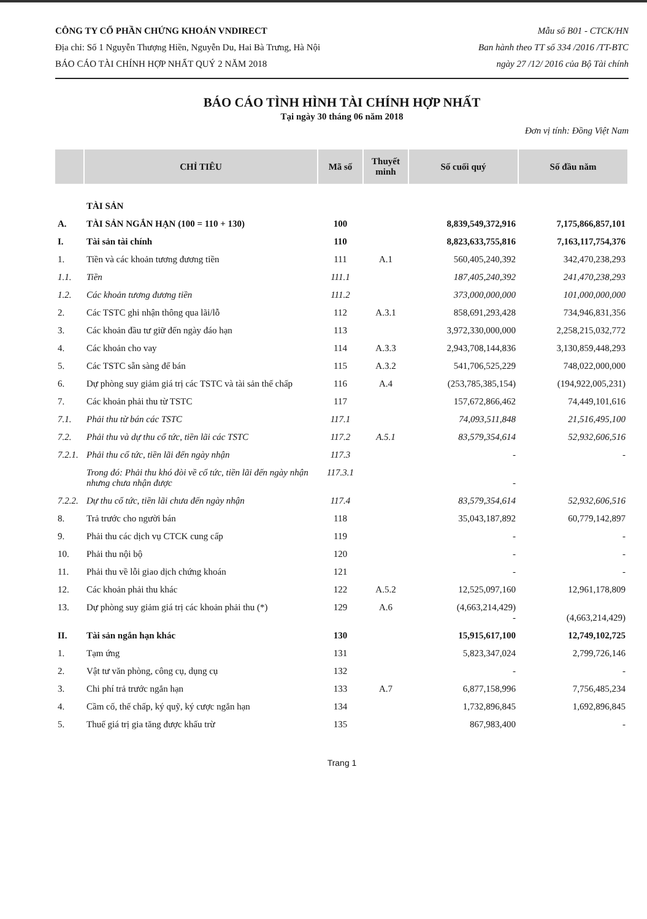CÔNG TY CỔ PHẦN CHỨNG KHOÁN VNDIRECT
Địa chỉ: Số 1 Nguyễn Thượng Hiền, Nguyễn Du, Hai Bà Trưng, Hà Nội
BÁO CÁO TÀI CHÍNH HỢP NHẤT QUÝ 2 NĂM 2018
Mẫu số B01 - CTCK/HN
Ban hành theo TT số 334 /2016 /TT-BTC
ngày 27 /12/ 2016 của Bộ Tài chính
BÁO CÁO TÌNH HÌNH TÀI CHÍNH HỢP NHẤT
Tại ngày 30 tháng 06 năm 2018
Đơn vị tính: Đồng Việt Nam
| | CHỈ TIÊU | Mã số | Thuyết minh | Số cuối quý | Số đầu năm |
| --- | --- | --- | --- | --- | --- |
| | TÀI SẢN | | | | |
| A. | TÀI SẢN NGẮN HẠN (100 = 110 + 130) | 100 | | 8,839,549,372,916 | 7,175,866,857,101 |
| I. | Tài sản tài chính | 110 | | 8,823,633,755,816 | 7,163,117,754,376 |
| 1. | Tiền và các khoản tương đương tiền | 111 | A.1 | 560,405,240,392 | 342,470,238,293 |
| 1.1. | Tiền | 111.1 | | 187,405,240,392 | 241,470,238,293 |
| 1.2. | Các khoản tương đương tiền | 111.2 | | 373,000,000,000 | 101,000,000,000 |
| 2. | Các TSTC ghi nhận thông qua lãi/lỗ | 112 | A.3.1 | 858,691,293,428 | 734,946,831,356 |
| 3. | Các khoản đầu tư giữ đến ngày đáo hạn | 113 | | 3,972,330,000,000 | 2,258,215,032,772 |
| 4. | Các khoản cho vay | 114 | A.3.3 | 2,943,708,144,836 | 3,130,859,448,293 |
| 5. | Các TSTC sẵn sàng để bán | 115 | A.3.2 | 541,706,525,229 | 748,022,000,000 |
| 6. | Dự phòng suy giảm giá trị các TSTC và tài sản thế chấp | 116 | A.4 | (253,785,385,154) | (194,922,005,231) |
| 7. | Các khoản phải thu từ TSTC | 117 | | 157,672,866,462 | 74,449,101,616 |
| 7.1. | Phải thu từ bán các TSTC | 117.1 | | 74,093,511,848 | 21,516,495,100 |
| 7.2. | Phải thu và dự thu cổ tức, tiền lãi các TSTC | 117.2 | A.5.1 | 83,579,354,614 | 52,932,606,516 |
| 7.2.1. | Phải thu cổ tức, tiền lãi đến ngày nhận | 117.3 | | - | - |
| | Trong đó: Phải thu khó đòi về cổ tức, tiền lãi đến ngày nhận nhưng chưa nhận được | 117.3.1 | | - | |
| 7.2.2. | Dự thu cổ tức, tiền lãi chưa đến ngày nhận | 117.4 | | 83,579,354,614 | 52,932,606,516 |
| 8. | Trả trước cho người bán | 118 | | 35,043,187,892 | 60,779,142,897 |
| 9. | Phải thu các dịch vụ CTCK cung cấp | 119 | | - | - |
| 10. | Phải thu nội bộ | 120 | | - | - |
| 11. | Phải thu về lỗi giao dịch chứng khoán | 121 | | - | - |
| 12. | Các khoản phải thu khác | 122 | A.5.2 | 12,525,097,160 | 12,961,178,809 |
| 13. | Dự phòng suy giảm giá trị các khoản phải thu (*) | 129 | A.6 | (4,663,214,429) - | (4,663,214,429) |
| II. | Tài sản ngắn hạn khác | 130 | | 15,915,617,100 | 12,749,102,725 |
| 1. | Tạm ứng | 131 | | 5,823,347,024 | 2,799,726,146 |
| 2. | Vật tư văn phòng, công cụ, dụng cụ | 132 | | - | - |
| 3. | Chi phí trả trước ngắn hạn | 133 | A.7 | 6,877,158,996 | 7,756,485,234 |
| 4. | Cầm cố, thế chấp, ký quỹ, ký cược ngắn hạn | 134 | | 1,732,896,845 | 1,692,896,845 |
| 5. | Thuế giá trị gia tăng được khấu trừ | 135 | | 867,983,400 | - |
Trang 1